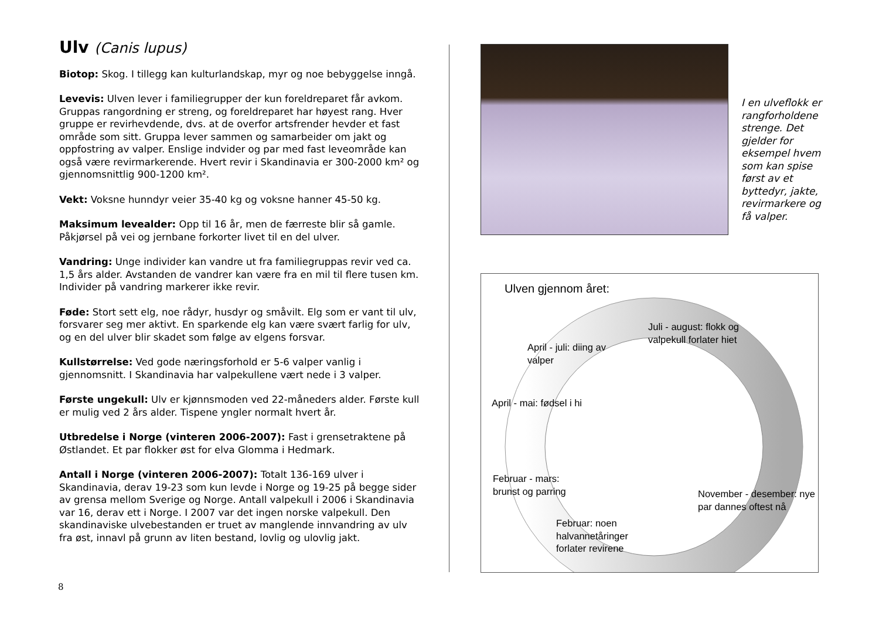Ulv (Canis lupus)
Biotop: Skog. I tillegg kan kulturlandskap, myr og noe bebyggelse inngå.
Levevis: Ulven lever i familiegrupper der kun foreldreparet får avkom. Gruppas rangordning er streng, og foreldreparet har høyest rang. Hver gruppe er revirhevdende, dvs. at de overfor artsfrender hevder et fast område som sitt. Gruppa lever sammen og samarbeider om jakt og oppfostring av valper. Enslige indvider og par med fast leveområde kan også være revirmarkerende. Hvert revir i Skandinavia er 300-2000 km² og gjennomsnittlig 900-1200 km².
Vekt: Voksne hunndyr veier 35-40 kg og voksne hanner 45-50 kg.
Maksimum levealder: Opp til 16 år, men de færreste blir så gamle. Påkjørsel på vei og jernbane forkorter livet til en del ulver.
Vandring: Unge individer kan vandre ut fra familiegruppas revir ved ca. 1,5 års alder. Avstanden de vandrer kan være fra en mil til flere tusen km. Individer på vandring markerer ikke revir.
Føde: Stort sett elg, noe rådyr, husdyr og småvilt. Elg som er vant til ulv, forsvarer seg mer aktivt. En sparkende elg kan være svært farlig for ulv, og en del ulver blir skadet som følge av elgens forsvar.
Kullstørrelse: Ved gode næringsforhold er 5-6 valper vanlig i gjennomsnitt. I Skandinavia har valpekullene vært nede i 3 valper.
Første ungekull: Ulv er kjønnsmoden ved 22-måneders alder. Første kull er mulig ved 2 års alder. Tispene yngler normalt hvert år.
Utbredelse i Norge (vinteren 2006-2007): Fast i grensetraktene på Østlandet. Et par flokker øst for elva Glomma i Hedmark.
Antall i Norge (vinteren 2006-2007): Totalt 136-169 ulver i Skandinavia, derav 19-23 som kun levde i Norge og 19-25 på begge sider av grensa mellom Sverige og Norge. Antall valpekull i 2006 i Skandinavia var 16, derav ett i Norge. I 2007 var det ingen norske valpekull. Den skandinaviske ulvebestanden er truet av manglende innvandring av ulv fra øst, innavl på grunn av liten bestand, lovlig og ulovlig jakt.
8
I en ulveflokk er rangforholdene strenge. Det gjelder for eksempel hvem som kan spise først av et byttedyr, jakte, revirmarkere og få valper.
Ulven gjennom året:
Juli - august: flokk og valpekull forlater hiet
April - juli: diing av valper
April - mai: fødsel i hi
Februar - mars: brunst og parring
November - desember: nye par dannes oftest nå
Februar: noen halvannetåringer forlater revirene